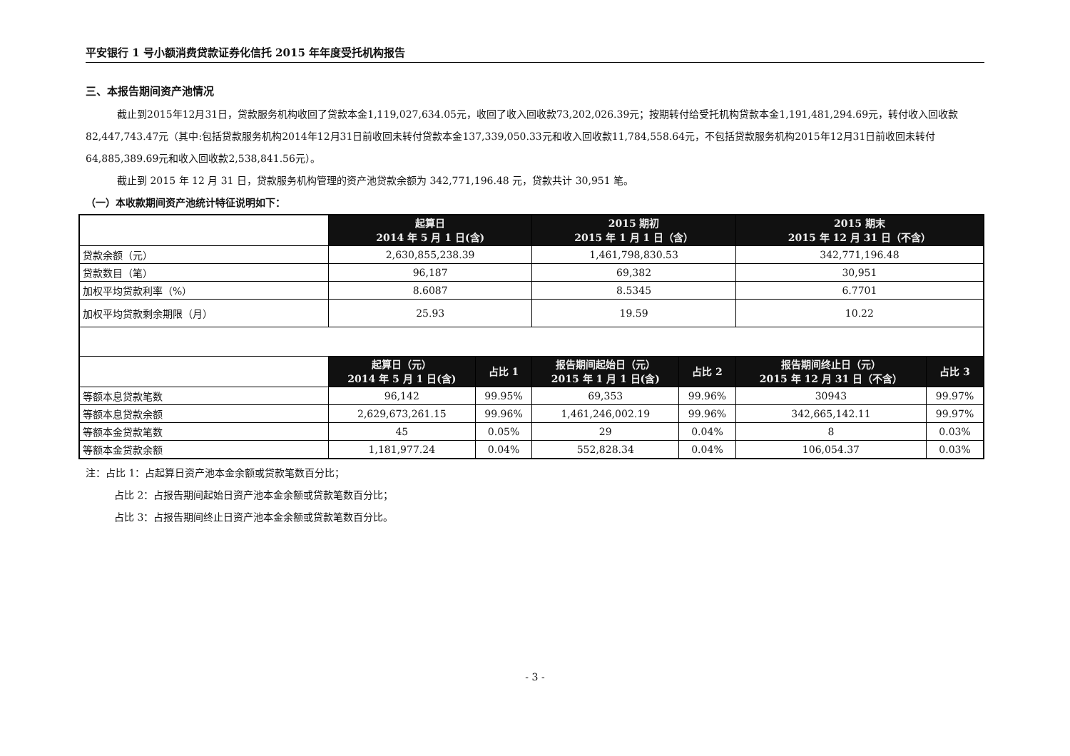平安银行 1 号小额消费贷款证券化信托 2015 年年度受托机构报告
三、本报告期间资产池情况
截止到2015年12月31日，贷款服务机构收回了贷款本金1,119,027,634.05元，收回了收入回收款73,202,026.39元；按期转付给受托机构贷款本金1,191,481,294.69元，转付收入回收款82,447,743.47元（其中:包括贷款服务机构2014年12月31日前收回未转付贷款本金137,339,050.33元和收入回收款11,784,558.64元，不包括贷款服务机构2015年12月31日前收回未转付64,885,389.69元和收入回收款2,538,841.56元）。
截止到 2015 年 12 月 31 日，贷款服务机构管理的资产池贷款余额为 342,771,196.48 元，贷款共计 30,951 笔。
（一）本收款期间资产池统计特征说明如下：
| | 起算日 2014 年 5 月 1 日(含) | | 2015 期初 2015 年 1 月 1 日（含） | | 2015 期末 2015 年 12 月 31 日（不含） | |
| 贷款余额（元） | 2,630,855,238.39 | | 1,461,798,830.53 | | 342,771,196.48 | |
| 贷款数目（笔） | 96,187 | | 69,382 | | 30,951 | |
| 加权平均贷款利率（%） | 8.6087 | | 8.5345 | | 6.7701 | |
| 加权平均贷款剩余期限（月） | 25.93 | | 19.59 | | 10.22 | |
| | 起算日（元） 2014 年 5 月 1 日(含) | 占比 1 | 报告期间起始日（元） 2015 年 1 月 1 日(含) | 占比 2 | 报告期间终止日（元） 2015 年 12 月 31 日（不含） | 占比 3 |
| 等额本息贷款笔数 | 96,142 | 99.95% | 69,353 | 99.96% | 30943 | 99.97% |
| 等额本息贷款余额 | 2,629,673,261.15 | 99.96% | 1,461,246,002.19 | 99.96% | 342,665,142.11 | 99.97% |
| 等额本金贷款笔数 | 45 | 0.05% | 29 | 0.04% | 8 | 0.03% |
| 等额本金贷款余额 | 1,181,977.24 | 0.04% | 552,828.34 | 0.04% | 106,054.37 | 0.03% |
注：占比 1：占起算日资产池本金余额或贷款笔数百分比；
占比 2：占报告期间起始日资产池本金余额或贷款笔数百分比；
占比 3：占报告期间终止日资产池本金余额或贷款笔数百分比。
- 3 -